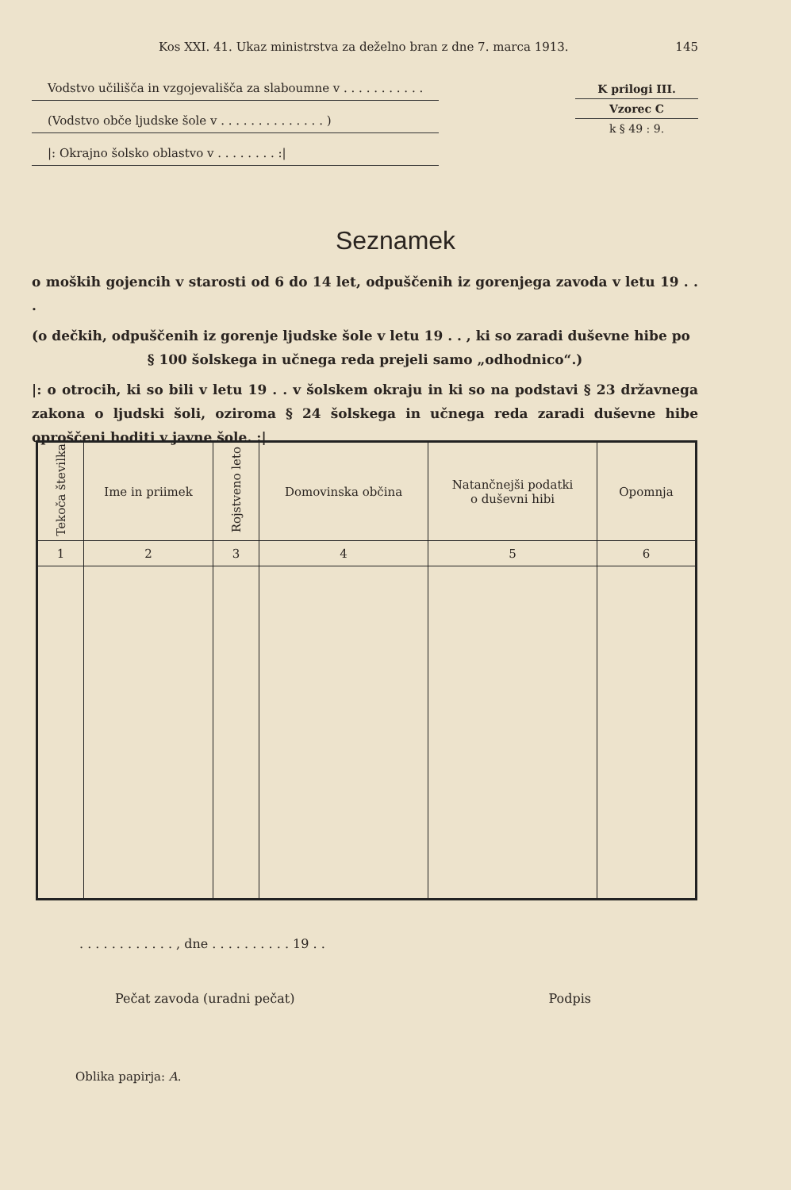Kos XXI. 41. Ukaz ministrstva za deželno bran z dne 7. marca 1913. 145
Vodstvo učilišča in vzgojevališča za slaboumne v . . . . . . . . . . .
(Vodstvo obče ljudske šole v . . . . . . . . . . . . . . )
|: Okrajno šolsko oblastvo v . . . . . . . . :|
K prilogi III.
Vzorec C
k § 49 : 9.
Seznamek
o moških gojencih v starosti od 6 do 14 let, odpuščenih iz gorenjega zavoda v letu 19 . . .
(o dečkih, odpuščenih iz gorenje ljudske šole v letu 19 . . , ki so zaradi duševne hibe po
§ 100 šolskega in učnega reda prejeli samo „odhodnico“.)
|: o otrocih, ki so bili v letu 19 . . v šolskem okraju in ki so na podstavi § 23 državnega zakona o ljudski šoli, oziroma § 24 šolskega in učnega reda zaradi duševne hibe oproščeni hoditi v javne šole. :|
| Tekoča številka | Ime in priimek | Rojstveno leto | Domovinska občina | Natančnejši podatki o duševni hibi | Opomnja |
| --- | --- | --- | --- | --- | --- |
| 1 | 2 | 3 | 4 | 5 | 6 |
. . . . . . . . . . . . , dne . . . . . . . . . . 19 . .
Pečat zavoda (uradni pečat) Podpis
Oblika papirja: A.